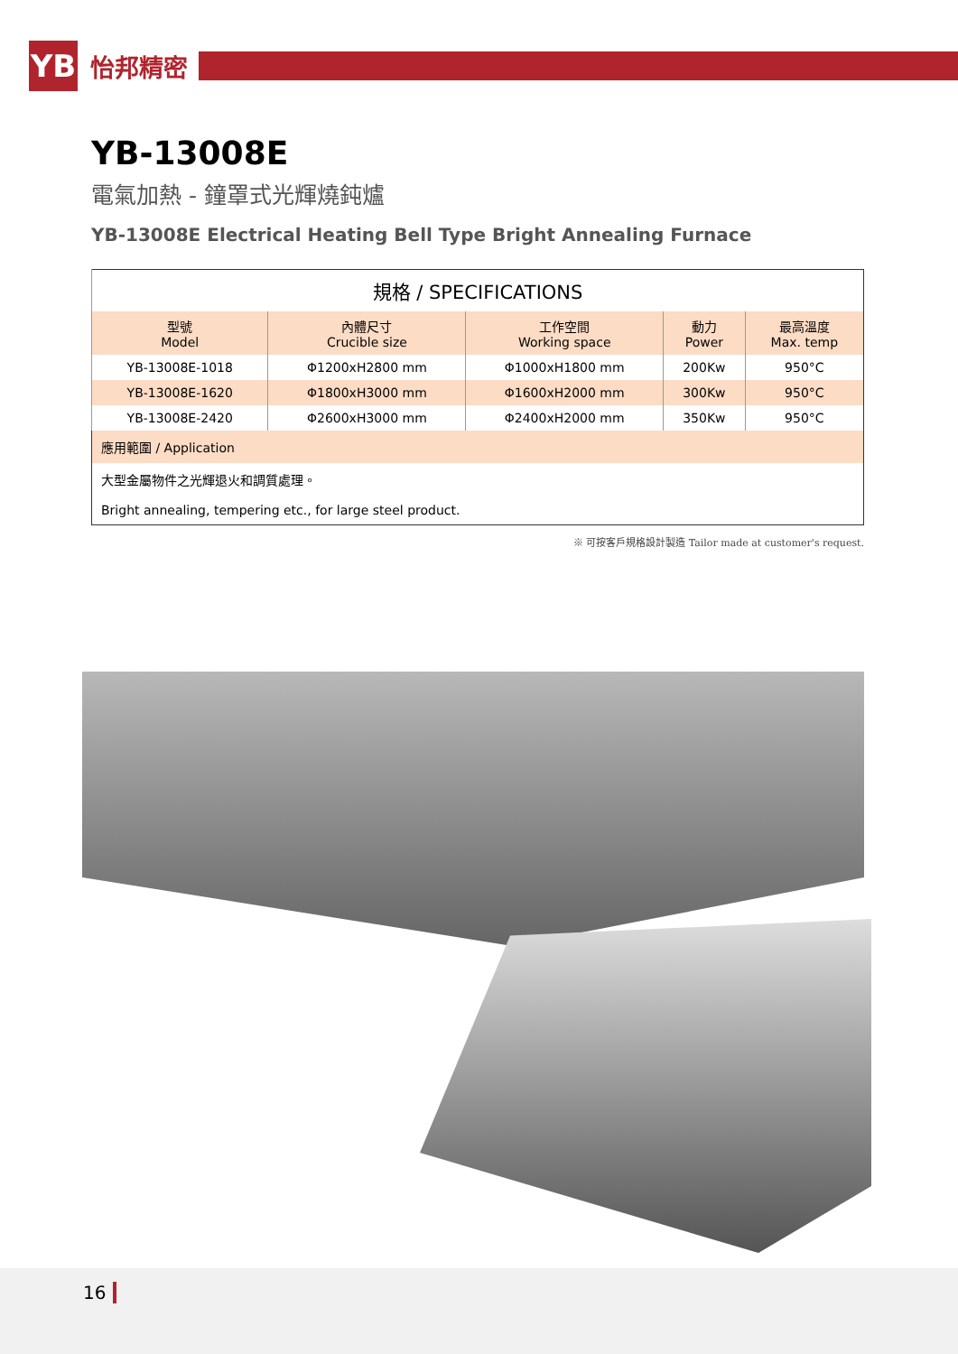YB
怡邦精密
YB-13008E
電氣加熱 - 鐘罩式光輝燒鈍爐
YB-13008E Electrical Heating Bell Type Bright Annealing Furnace
| 規格 / SPECIFICATIONS | | | | |
| --- | --- | --- | --- | --- |
| 型號 Model | 內體尺寸 Crucible size | 工作空間 Working space | 動力 Power | 最高溫度 Max. temp |
| YB-13008E-1018 | Φ1200xH2800 mm | Φ1000xH1800 mm | 200Kw | 950°C |
| YB-13008E-1620 | Φ1800xH3000 mm | Φ1600xH2000 mm | 300Kw | 950°C |
| YB-13008E-2420 | Φ2600xH3000 mm | Φ2400xH2000 mm | 350Kw | 950°C |
| 應用範圍 / Application | | | | |
| 大型金屬物件之光輝退火和調質處理。 Bright annealing, tempering etc., for large steel product. | | | | |
※ 可按客戶規格設計製造 Tailor made at customer's request.
16